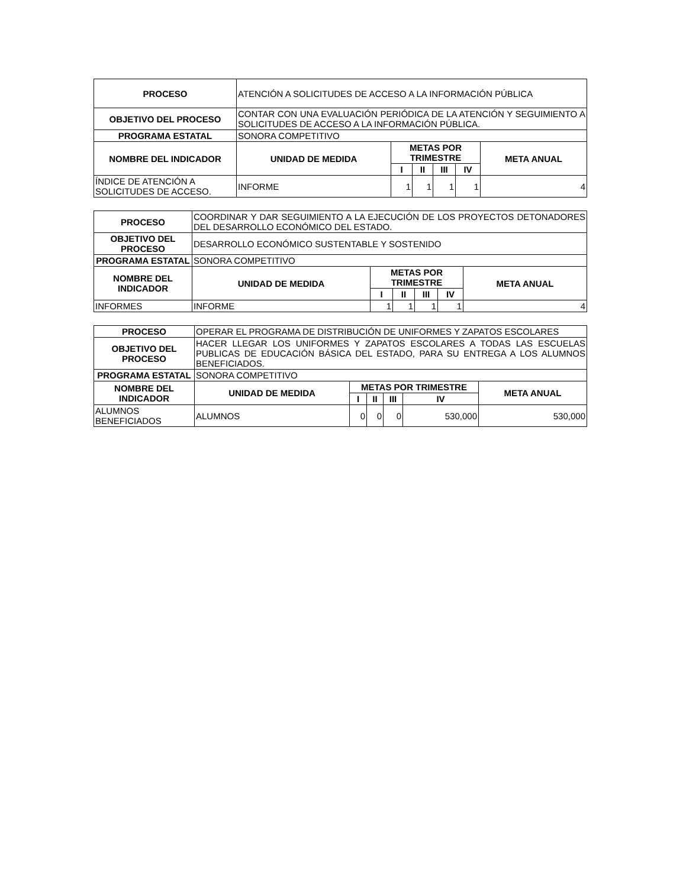| PROCESO | ATENCIÓN A SOLICITUDES DE ACCESO A LA INFORMACIÓN PÚBLICA | | | | | |
| OBJETIVO DEL PROCESO | CONTAR CON UNA EVALUACIÓN PERIÓDICA DE LA ATENCIÓN Y SEGUIMIENTO A SOLICITUDES DE ACCESO A LA INFORMACIÓN PÚBLICA. | | | | | |
| PROGRAMA ESTATAL | SONORA COMPETITIVO | | | | | |
| NOMBRE DEL INDICADOR | UNIDAD DE MEDIDA | METAS POR TRIMESTRE | | | | META ANUAL |
| | | I | II | III | IV | |
| ÍNDICE DE ATENCIÓN A SOLICITUDES DE ACCESO. | INFORME | 1 | 1 | 1 | 1 | 4 |
| PROCESO | COORDINAR Y DAR SEGUIMIENTO A LA EJECUCIÓN DE LOS PROYECTOS DETONADORES DEL DESARROLLO ECONÓMICO DEL ESTADO. | | | | | |
| OBJETIVO DEL PROCESO | DESARROLLO ECONÓMICO SUSTENTABLE Y SOSTENIDO | | | | | |
| PROGRAMA ESTATAL | SONORA COMPETITIVO | | | | | |
| NOMBRE DEL INDICADOR | UNIDAD DE MEDIDA | METAS POR TRIMESTRE | | | | META ANUAL |
| | | I | II | III | IV | |
| INFORMES | INFORME | 1 | 1 | 1 | 1 | 4 |
| PROCESO | OPERAR EL PROGRAMA DE DISTRIBUCIÓN DE UNIFORMES Y ZAPATOS ESCOLARES | | | | | |
| OBJETIVO DEL PROCESO | HACER LLEGAR LOS UNIFORMES Y ZAPATOS ESCOLARES A TODAS LAS ESCUELAS PUBLICAS DE EDUCACIÓN BÁSICA DEL ESTADO, PARA SU ENTREGA A LOS ALUMNOS BENEFICIADOS. | | | | | |
| PROGRAMA ESTATAL | SONORA COMPETITIVO | | | | | |
| NOMBRE DEL INDICADOR | UNIDAD DE MEDIDA | METAS POR TRIMESTRE | | | | META ANUAL |
| | | I | II | III | IV | |
| ALUMNOS BENEFICIADOS | ALUMNOS | 0 | 0 | 0 | 530,000 | 530,000 |